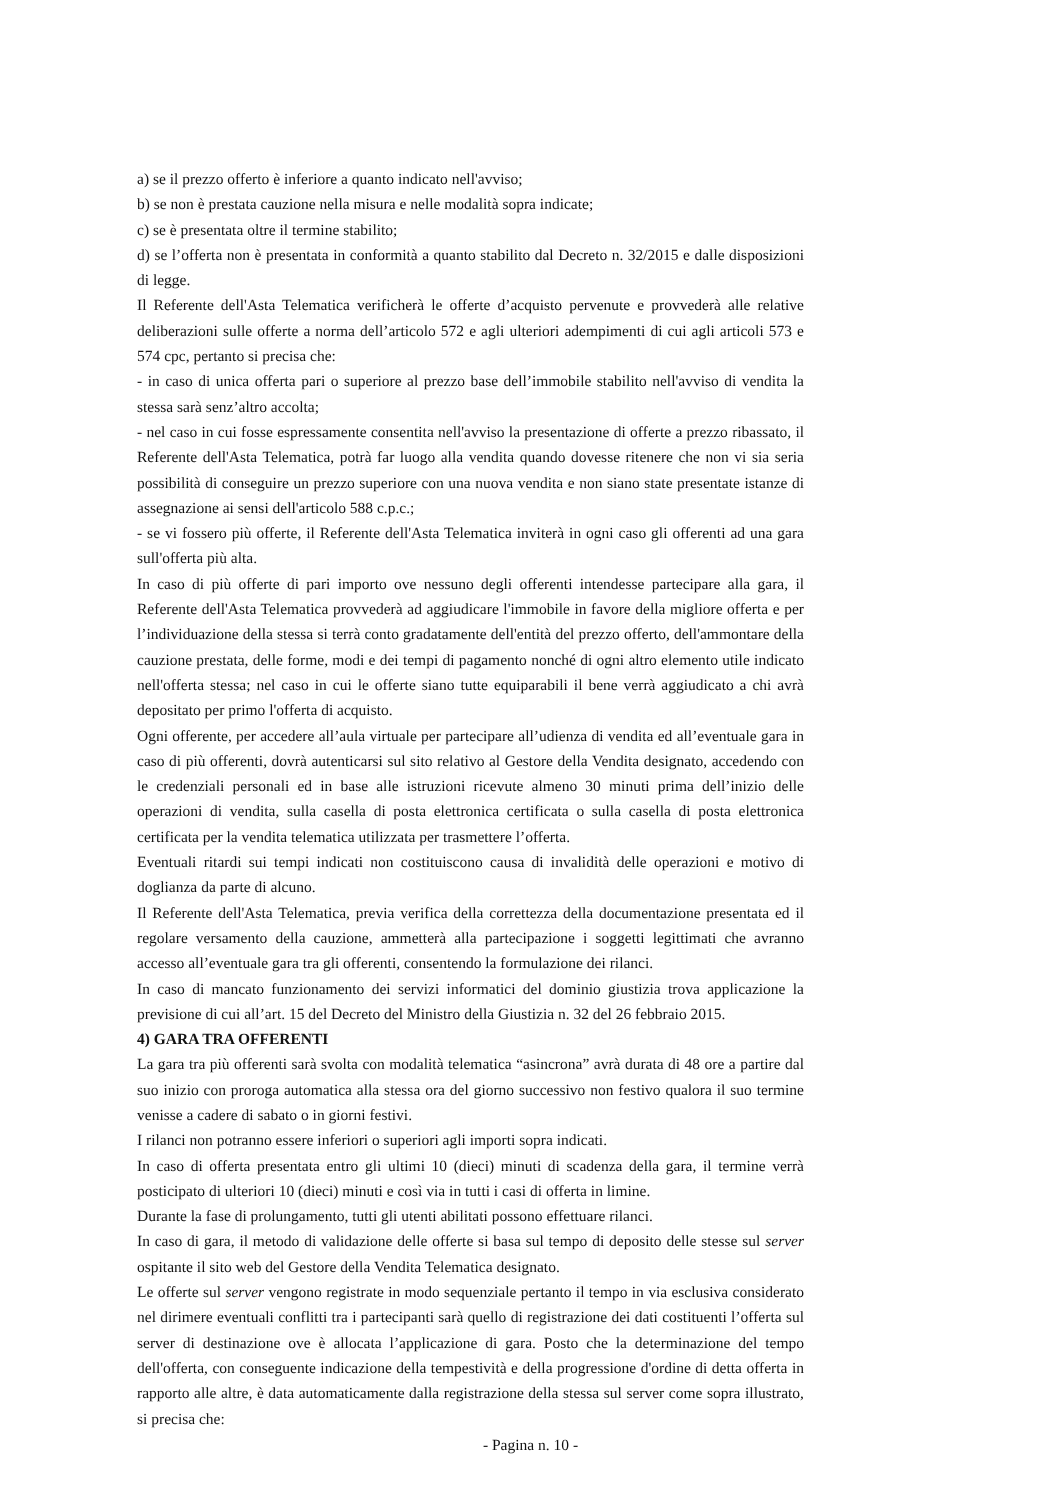a) se il prezzo offerto è inferiore a quanto indicato nell'avviso;
b) se non è prestata cauzione nella misura e nelle modalità sopra indicate;
c) se è presentata oltre il termine stabilito;
d) se l’offerta non è presentata in conformità a quanto stabilito dal Decreto n. 32/2015 e dalle disposizioni di legge.
Il Referente dell'Asta Telematica verificherà le offerte d’acquisto pervenute e provvederà alle relative deliberazioni sulle offerte a norma dell’articolo 572 e agli ulteriori adempimenti di cui agli articoli 573 e 574 cpc, pertanto si precisa che:
- in caso di unica offerta pari o superiore al prezzo base dell’immobile stabilito nell'avviso di vendita la stessa sarà senz’altro accolta;
- nel caso in cui fosse espressamente consentita nell'avviso la presentazione di offerte a prezzo ribassato, il Referente dell'Asta Telematica, potrà far luogo alla vendita quando dovesse ritenere che non vi sia seria possibilità di conseguire un prezzo superiore con una nuova vendita e non siano state presentate istanze di assegnazione ai sensi dell'articolo 588 c.p.c.;
- se vi fossero più offerte, il Referente dell'Asta Telematica inviterà in ogni caso gli offerenti ad una gara sull'offerta più alta.
In caso di più offerte di pari importo ove nessuno degli offerenti intendesse partecipare alla gara, il Referente dell'Asta Telematica provvederà ad aggiudicare l'immobile in favore della migliore offerta e per l’individuazione della stessa si terrà conto gradatamente dell'entità del prezzo offerto, dell'ammontare della cauzione prestata, delle forme, modi e dei tempi di pagamento nonché di ogni altro elemento utile indicato nell'offerta stessa; nel caso in cui le offerte siano tutte equiparabili il bene verrà aggiudicato a chi avrà depositato per primo l'offerta di acquisto.
Ogni offerente, per accedere all’aula virtuale per partecipare all’udienza di vendita ed all’eventuale gara in caso di più offerenti, dovrà autenticarsi sul sito relativo al Gestore della Vendita designato, accedendo con le credenziali personali ed in base alle istruzioni ricevute almeno 30 minuti prima dell’inizio delle operazioni di vendita, sulla casella di posta elettronica certificata o sulla casella di posta elettronica certificata per la vendita telematica utilizzata per trasmettere l’offerta.
Eventuali ritardi sui tempi indicati non costituiscono causa di invalidità delle operazioni e motivo di doglianza da parte di alcuno.
Il Referente dell'Asta Telematica, previa verifica della correttezza della documentazione presentata ed il regolare versamento della cauzione, ammetterà alla partecipazione i soggetti legittimati che avranno accesso all’eventuale gara tra gli offerenti, consentendo la formulazione dei rilanci.
In caso di mancato funzionamento dei servizi informatici del dominio giustizia trova applicazione la previsione di cui all’art. 15 del Decreto del Ministro della Giustizia n. 32 del 26 febbraio 2015.
4) GARA TRA OFFERENTI
La gara tra più offerenti sarà svolta con modalità telematica “asincrona” avrà durata di 48 ore a partire dal suo inizio con proroga automatica alla stessa ora del giorno successivo non festivo qualora il suo termine venisse a cadere di sabato o in giorni festivi.
I rilanci non potranno essere inferiori o superiori agli importi sopra indicati.
In caso di offerta presentata entro gli ultimi 10 (dieci) minuti di scadenza della gara, il termine verrà posticipato di ulteriori 10 (dieci) minuti e così via in tutti i casi di offerta in limine.
Durante la fase di prolungamento, tutti gli utenti abilitati possono effettuare rilanci.
In caso di gara, il metodo di validazione delle offerte si basa sul tempo di deposito delle stesse sul server ospitante il sito web del Gestore della Vendita Telematica designato.
Le offerte sul server vengono registrate in modo sequenziale pertanto il tempo in via esclusiva considerato nel dirimere eventuali conflitti tra i partecipanti sarà quello di registrazione dei dati costituenti l’offerta sul server di destinazione ove è allocata l’applicazione di gara. Posto che la determinazione del tempo dell'offerta, con conseguente indicazione della tempestività e della progressione d'ordine di detta offerta in rapporto alle altre, è data automaticamente dalla registrazione della stessa sul server come sopra illustrato, si precisa che:
- Pagina n. 10 -